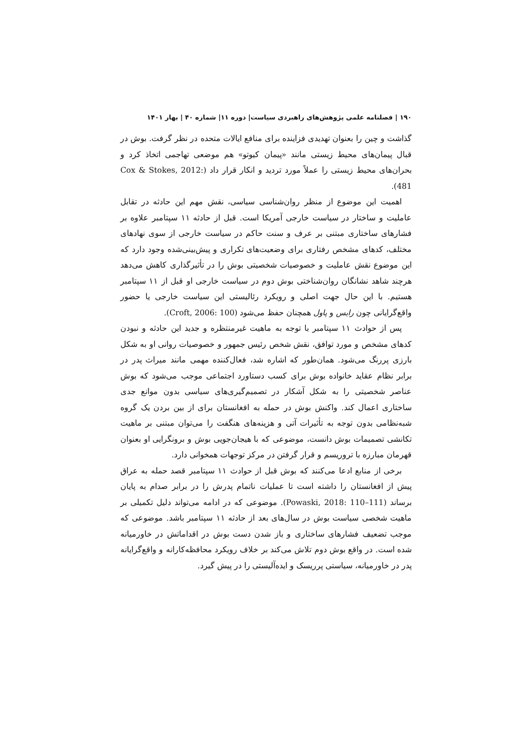۱۹۰ | فصلنامه علمی پژوهش‌های راهبردی سیاست| دوره ۱۱| شماره ۴۰ | بهار ۱۴۰۱
گذاشت و چین را بعنوان تهدیدی فزاینده برای منافع ایالات متحده در نظر گرفت. بوش در قبال پیمان‌های محیط زیستی مانند «پیمان کیوتو» هم موضعی تهاجمی اتخاذ کرد و بحران‌های محیط زیستی را عملاً مورد تردید و انکار قرار داد (Cox & Stokes, 2012: 481).
اهمیت این موضوع از منظر روان‌شناسی سیاسی، نقش مهم این حادثه در تقابل عاملیت و ساختار در سیاست خارجی آمریکا است. قبل از حادثه ۱۱ سپتامبر علاوه بر فشارهای ساختاری مبتنی بر عرف و سنت حاکم در سیاست خارجی از سوی نهادهای مختلف، کدهای مشخص رفتاری برای وضعیت‌های تکراری و پیش‌بینی‌شده وجود دارد که این موضوع نقش عاملیت و خصوصیات شخصیتی بوش را در تأثیرگذاری کاهش می‌دهد هرچند شاهد نشانگان روان‌شناختی بوش دوم در سیاست خارجی او قبل از ۱۱ سپتامبر هستیم. با این حال جهت اصلی و رویکرد رئالیستی این سیاست خارجی یا حضور واقع‌گرایانی چون رایس و پاول همچنان حفظ می‌شود (Croft, 2006: 100).
پس از حوادث ۱۱ سپتامبر با توجه به ماهیت غیرمنتظره و جدید این حادثه و نبودن کدهای مشخص و مورد توافق، نقش شخص رئیس جمهور و خصوصیات روانی او به شکل بارزی پررنگ می‌شود. همان‌طور که اشاره شد، فعال‌کننده مهمی مانند میراث پدر در برابر نظام عقاید خانواده بوش برای کسب دستاورد اجتماعی موجب می‌شود که بوش عناصر شخصیتی را به شکل آشکار در تصمیم‌گیری‌های سیاسی بدون موانع جدی ساختاری اعمال کند. واکنش بوش در حمله به افغانستان برای از بین بردن یک گروه شبه‌نظامی بدون توجه به تأثیرات آتی و هزینه‌های هنگفت را می‌توان مبتنی بر ماهیت تکانشی تصمیمات بوش دانست، موضوعی که با هیجان‌جویی بوش و برونگرایی او بعنوان قهرمان مبارزه با تروریسم و قرار گرفتن در مرکز توجهات همخوانی دارد.
برخی از منابع ادعا می‌کنند که بوش قبل از حوادث ۱۱ سپتامبر قصد حمله به عراق پیش از افغانستان را داشته است تا عملیات ناتمام پدرش را در برابر صدام به پایان برساند (Powaski, 2018: 110–111). موضوعی که در ادامه می‌تواند دلیل تکمیلی بر ماهیت شخصی سیاست بوش در سال‌های بعد از حادثه ۱۱ سپتامبر باشد. موضوعی که موجب تضعیف فشارهای ساختاری و باز شدن دست بوش در اقداماتش در خاورمیانه شده است. در واقع بوش دوم تلاش می‌کند بر خلاف رویکرد محافظه‌کارانه و واقع‌گرایانه پدر در خاورمیانه، سیاستی پرریسک و ایده‌آلیستی را در پیش گیرد.